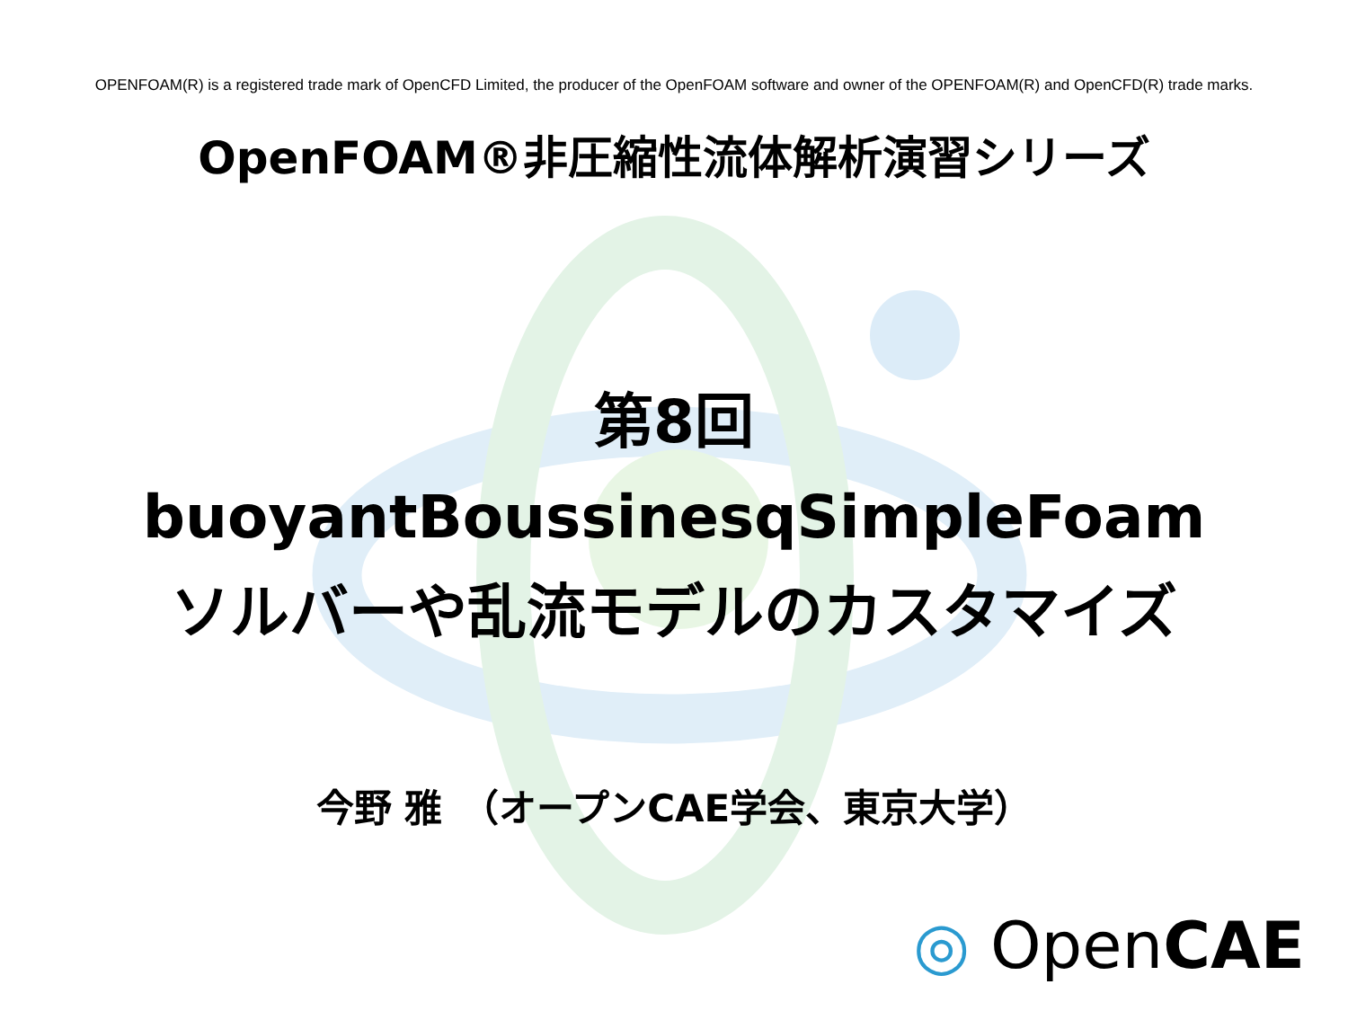OPENFOAM(R) is a registered trade mark of OpenCFD Limited, the producer of the OpenFOAM software and owner of the OPENFOAM(R) and OpenCFD(R) trade marks.
OpenFOAM®非圧縮性流体解析演習シリーズ
第8回
buoyantBoussinesqSimpleFoam
ソルバーや乱流モデルのカスタマイズ
今野 雅　（オープンCAE学会、東京大学）
◎ OpenCAE